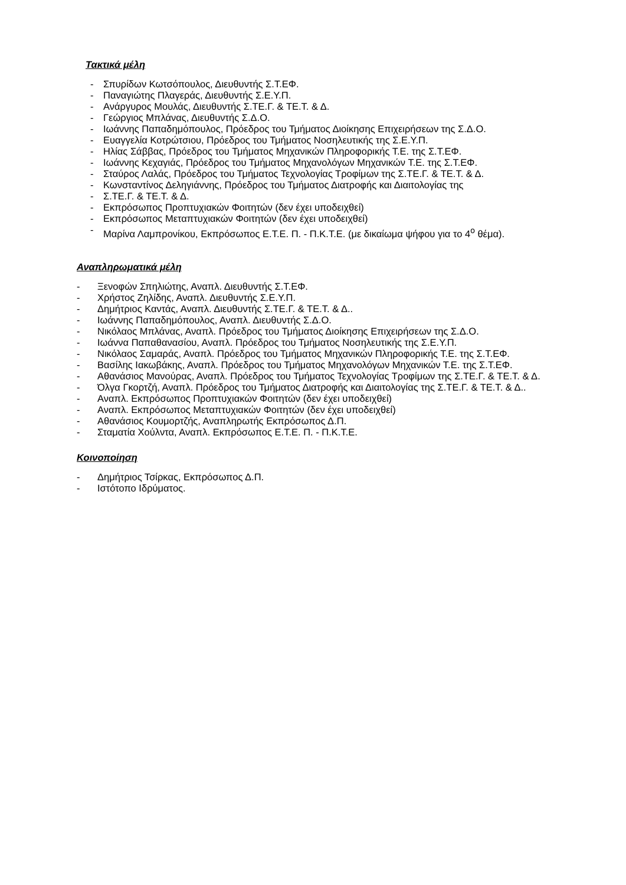Τακτικά μέλη
- Σπυρίδων Κωτσόπουλος, Διευθυντής Σ.Τ.ΕΦ.
- Παναγιώτης Πλαγεράς, Διευθυντής Σ.Ε.Υ.Π.
- Ανάργυρος Μουλάς, Διευθυντής Σ.ΤΕ.Γ. & ΤΕ.Τ. & Δ.
- Γεώργιος Μπλάνας, Διευθυντής Σ.Δ.Ο.
- Ιωάννης Παπαδημόπουλος, Πρόεδρος του Τμήματος Διοίκησης Επιχειρήσεων της Σ.Δ.Ο.
- Ευαγγελία Κοτρώτσιου, Πρόεδρος του Τμήματος Νοσηλευτικής της Σ.Ε.Υ.Π.
- Ηλίας Σάββας, Πρόεδρος του Τμήματος Μηχανικών Πληροφορικής Τ.Ε. της Σ.Τ.ΕΦ.
- Ιωάννης Κεχαγιάς, Πρόεδρος του Τμήματος Μηχανολόγων Μηχανικών Τ.Ε. της Σ.Τ.ΕΦ.
- Σταύρος Λαλάς, Πρόεδρος του Τμήματος Τεχνολογίας Τροφίμων της Σ.ΤΕ.Γ. & ΤΕ.Τ. & Δ.
- Κωνσταντίνος Δεληγιάννης, Πρόεδρος του Τμήματος Διατροφής και Διαιτολογίας της
- Σ.ΤΕ.Γ. & ΤΕ.Τ. & Δ.
- Εκπρόσωπος Προπτυχιακών Φοιτητών (δεν έχει υποδειχθεί)
- Εκπρόσωπος Μεταπτυχιακών Φοιτητών (δεν έχει υποδειχθεί)
- Μαρίνα Λαμπρονίκου, Εκπρόσωπος Ε.Τ.Ε. Π. - Π.Κ.Τ.Ε. (με δικαίωμα ψήφου για το 4<sup>ο</sup> θέμα).
Αναπληρωματικά μέλη
- Ξενοφών Σπηλιώτης, Αναπλ. Διευθυντής Σ.Τ.ΕΦ.
- Χρήστος Ζηλίδης, Αναπλ. Διευθυντής Σ.Ε.Υ.Π.
- Δημήτριος Καντάς, Αναπλ. Διευθυντής Σ.ΤΕ.Γ. & ΤΕ.Τ. & Δ..
- Ιωάννης Παπαδημόπουλος, Αναπλ. Διευθυντής Σ.Δ.Ο.
- Νικόλαος Μπλάνας, Αναπλ. Πρόεδρος του Τμήματος Διοίκησης Επιχειρήσεων της Σ.Δ.Ο.
- Ιωάννα Παπαθανασίου, Αναπλ. Πρόεδρος του Τμήματος Νοσηλευτικής της Σ.Ε.Υ.Π.
- Νικόλαος Σαμαράς, Αναπλ. Πρόεδρος του Τμήματος Μηχανικών Πληροφορικής Τ.Ε. της Σ.Τ.ΕΦ.
- Βασίλης Ιακωβάκης, Αναπλ. Πρόεδρος του Τμήματος Μηχανολόγων Μηχανικών Τ.Ε. της Σ.Τ.ΕΦ.
- Αθανάσιος Μανούρας, Αναπλ. Πρόεδρος του Τμήματος Τεχνολογίας Τροφίμων της Σ.ΤΕ.Γ. & ΤΕ.Τ. & Δ.
- Όλγα Γκορτζή, Αναπλ. Πρόεδρος του Τμήματος Διατροφής και Διαιτολογίας της Σ.ΤΕ.Γ. & ΤΕ.Τ. & Δ..
- Αναπλ. Εκπρόσωπος Προπτυχιακών Φοιτητών (δεν έχει υποδειχθεί)
- Αναπλ. Εκπρόσωπος Μεταπτυχιακών Φοιτητών (δεν έχει υποδειχθεί)
- Αθανάσιος Κουμορτζής, Αναπληρωτής Εκπρόσωπος Δ.Π.
- Σταματία Χούλντα, Αναπλ. Εκπρόσωπος Ε.Τ.Ε. Π. - Π.Κ.Τ.Ε.
Κοινοποίηση
- Δημήτριος Τσίρκας, Εκπρόσωπος Δ.Π.
- Ιστότοπο Ιδρύματος.